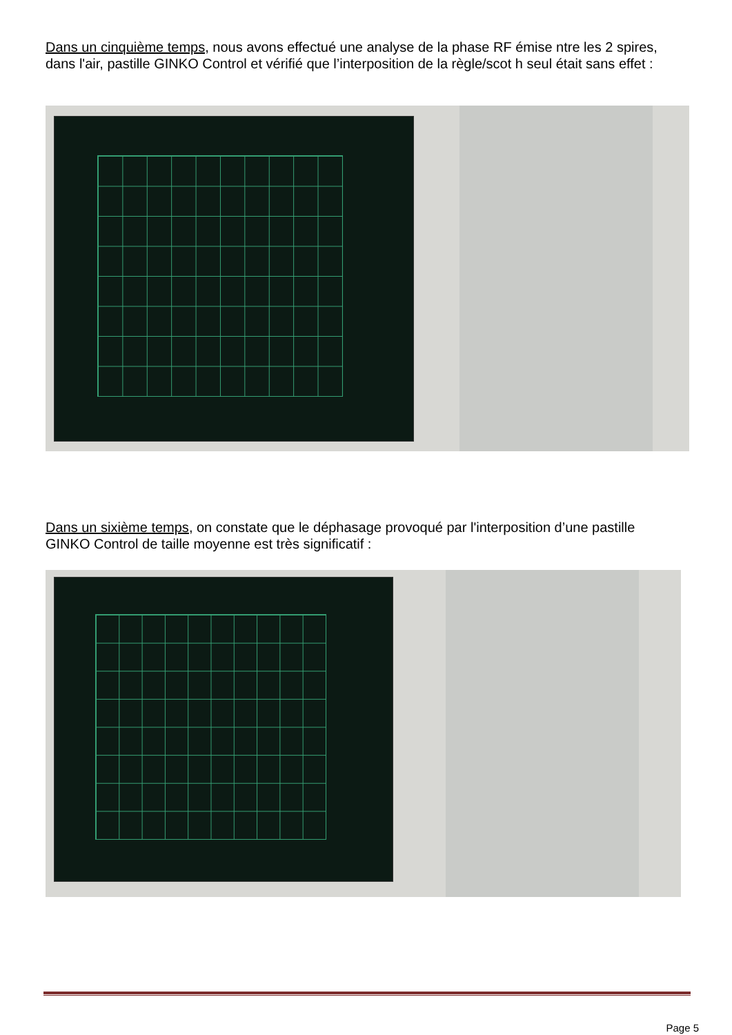Dans un cinquième temps, nous avons effectué une analyse de la phase RF émise ntre les 2 spires, dans l'air, pastille GINKO Control et vérifié que l’interposition de la règle/scot h seul était sans effet :
Dans un sixième temps, on constate que le déphasage provoqué par l'interposition d’une pastille GINKO Control de taille moyenne est très significatif :
Page 5